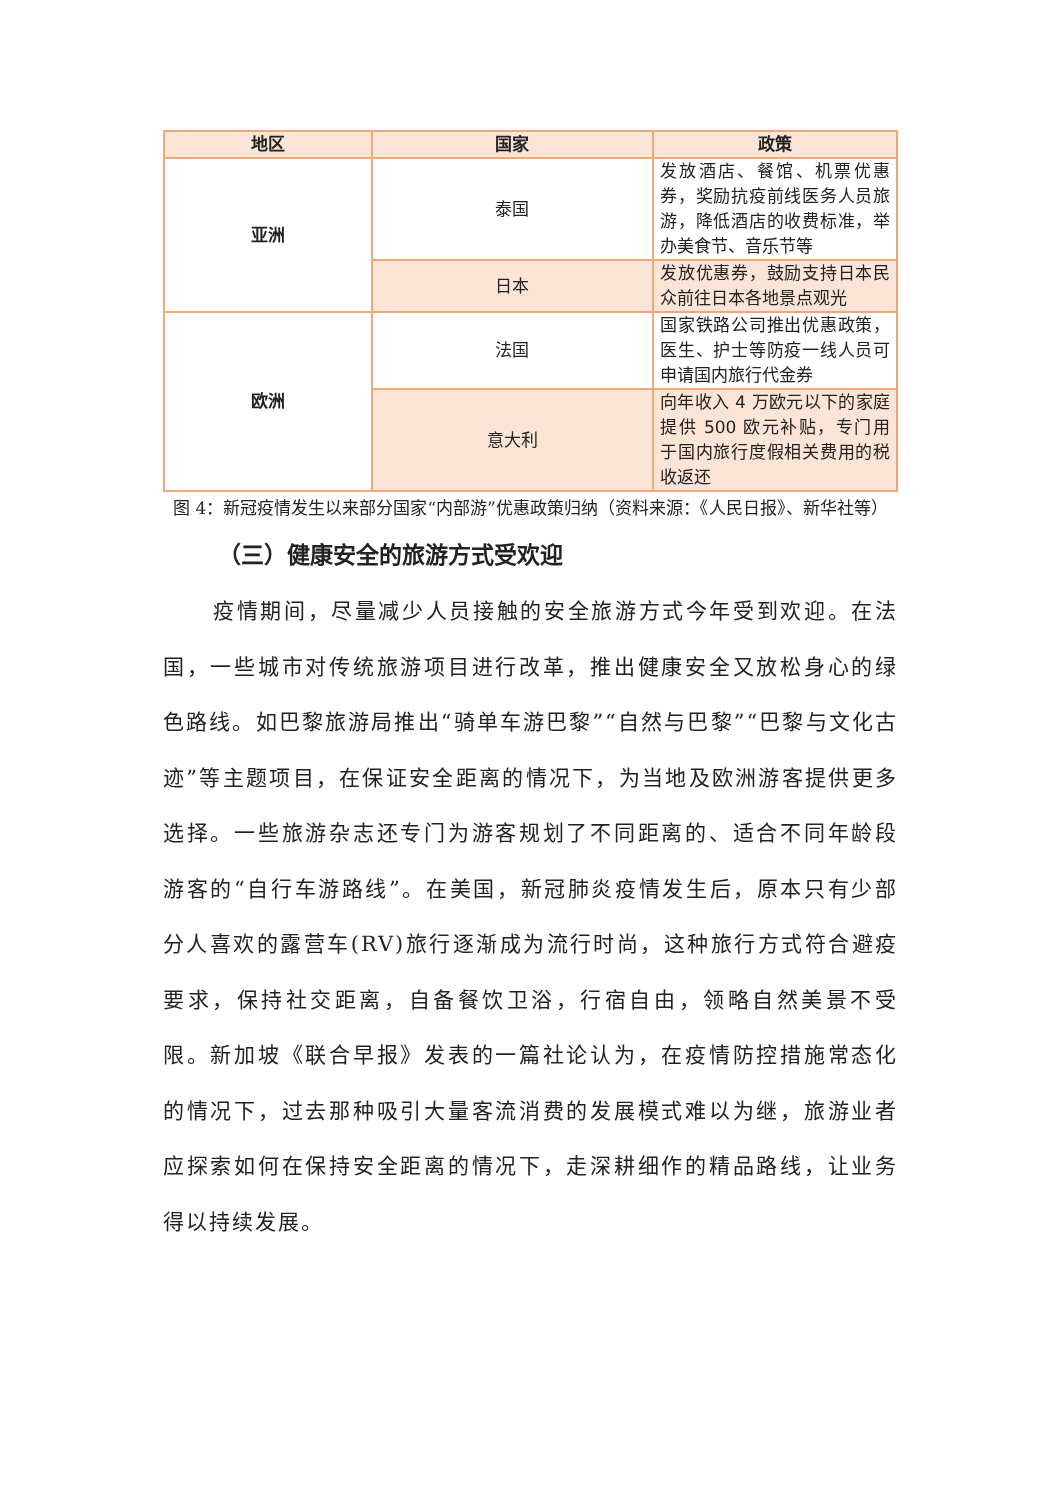| 地区 | 国家 | 政策 |
| --- | --- | --- |
| 亚洲 | 泰国 | 发放酒店、餐馆、机票优惠券，奖励抗疫前线医务人员旅游，降低酒店的收费标准，举办美食节、音乐节等 |
| | 日本 | 发放优惠券，鼓励支持日本民众前往日本各地景点观光 |
| 欧洲 | 法国 | 国家铁路公司推出优惠政策，医生、护士等防疫一线人员可申请国内旅行代金券 |
| | 意大利 | 向年收入 4 万欧元以下的家庭提供 500 欧元补贴，专门用于国内旅行度假相关费用的税收返还 |
图 4：新冠疫情发生以来部分国家“内部游”优惠政策归纳（资料来源：《人民日报》、新华社等）
（三）健康安全的旅游方式受欢迎
疫情期间，尽量减少人员接触的安全旅游方式今年受到欢迎。在法国，一些城市对传统旅游项目进行改革，推出健康安全又放松身心的绿色路线。如巴黎旅游局推出“骑单车游巴黎”“自然与巴黎”“巴黎与文化古迹”等主题项目，在保证安全距离的情况下，为当地及欧洲游客提供更多选择。一些旅游杂志还专门为游客规划了不同距离的、适合不同年龄段游客的“自行车游路线”。在美国，新冠肺炎疫情发生后，原本只有少部分人喜欢的露营车(RV)旅行逐渐成为流行时尚，这种旅行方式符合避疫要求，保持社交距离，自备餐饮卫浴，行宿自由，领略自然美景不受限。新加坡《联合早报》发表的一篇社论认为，在疫情防控措施常态化的情况下，过去那种吸引大量客流消费的发展模式难以为继，旅游业者应探索如何在保持安全距离的情况下，走深耕细作的精品路线，让业务得以持续发展。